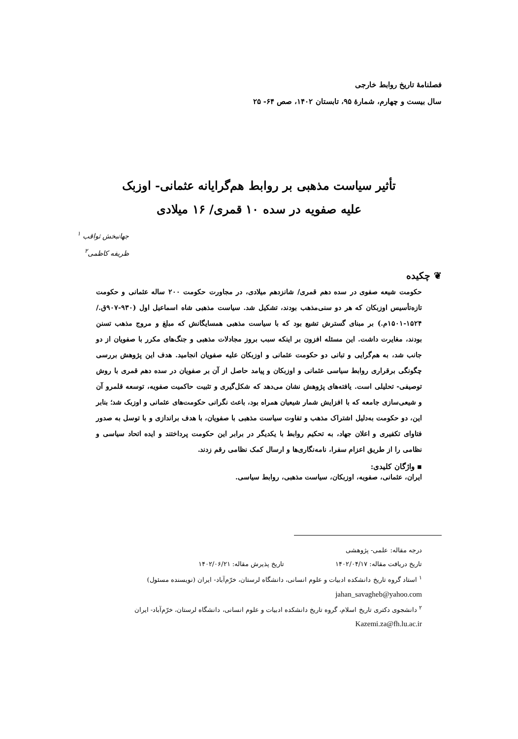فصلنامهٔ تاریخ روابط خارجی
سال بیست و چهارم، شمارهٔ ۹۵، تابستان ۱۴۰۲، صص ۶۴- ۲۵
تأثیر سیاست مذهبی بر روابط هم‌گرایانه عثمانی- اوزبک
علیه صفویه در سده ۱۰ قمری/ ۱۶ میلادی
جهانبخش ثواقب <sup>۱</sup>
ظریفه کاظمی<sup>۲</sup>
❦ چکیده
حکومت شیعه صفوی در سده دهم قمری/ شانزدهم میلادی، در مجاورت حکومت ۲۰۰ ساله عثمانی و حکومت تازه‌تأسیس اوزبکان که هر دو سنی‌مذهب بودند، تشکیل شد. سیاست مذهبی شاه اسماعیل اول (۹۳۰-۹۰۷ق./ ۱۵۲۴-۱۵۰۱م.) بر مبنای گسترش تشیع بود که با سیاست مذهبی همسایگانش که مبلغ و مروج مذهب تسنن بودند، مغایرت داشت. این مسئله افزون بر اینکه سبب بروز مجادلات مذهبی و جنگ‌های مکرر با صفویان از دو جانب شد، به هم‌گرایی و تبانی دو حکومت عثمانی و اوزبکان علیه صفویان انجامید. هدف این پژوهش بررسی چگونگی برقراری روابط سیاسی عثمانی و اوزبکان و پیامد حاصل از آن بر صفویان در سده دهم قمری با روش توصیفی- تحلیلی است. یافته‌های پژوهش نشان می‌دهد که شکل‌گیری و تثبیت حاکمیت صفویه، توسعه قلمرو آن و شیعی‌سازی جامعه که با افزایش شمار شیعیان همراه بود، باعث نگرانی حکومت‌های عثمانی و اوزبک شد؛ بنابر این، دو حکومت به‌دلیل اشتراک مذهب و تفاوت سیاست مذهبی با صفویان، با هدف براندازی و با توسل به صدور فتاوای تکفیری و اعلان جهاد، به تحکیم روابط با یکدیگر در برابر این حکومت پرداختند و ایده اتحاد سیاسی و نظامی را از طریق اعزام سفرا، نامه‌نگاری‌ها و ارسال کمک نظامی رقم زدند.
▪ واژگان کلیدی:
ایران، عثمانی، صفویه، اوزبکان، سیاست مذهبی، روابط سیاسی.
درجه مقاله: علمی- پژوهشی
تاریخ دریافت مقاله: ۱۴۰۲/۰۴/۱۷ تاریخ پذیرش مقاله: ۱۴۰۲/۰۶/۲۱
<sup>۱</sup> استاد گروه تاریخ دانشکده ادبیات و علوم انسانی، دانشگاه لرستان، خرّم‌آباد- ایران (نویسنده مسئول)
jahan_savagheb@yahoo.com
<sup>۲</sup> دانشجوی دکتری تاریخ اسلام، گروه تاریخ دانشکده ادبیات و علوم انسانی، دانشگاه لرستان، خرّم‌آباد- ایران
Kazemi.za@fh.lu.ac.ir